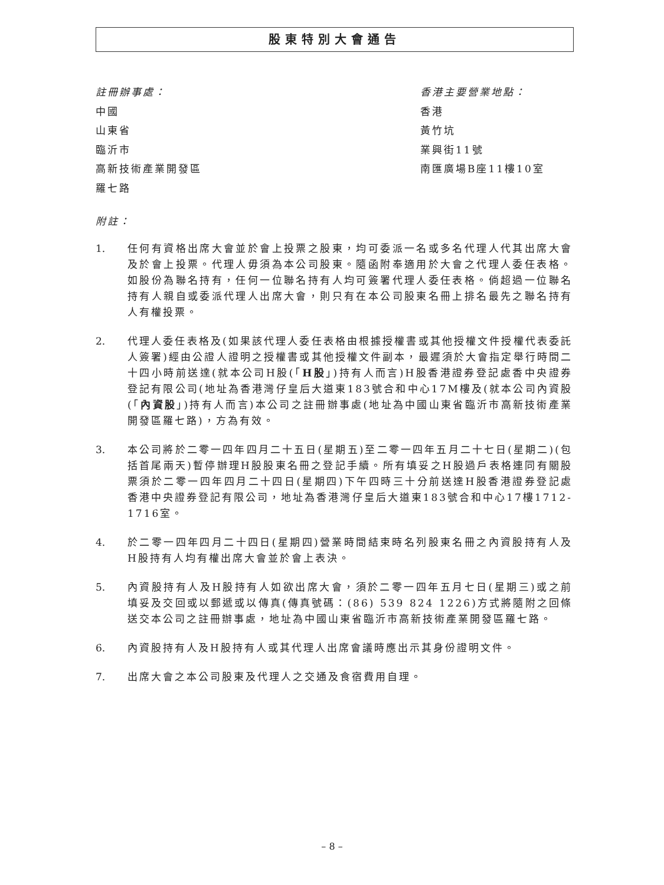股東特別大會通告
註冊辦事處：
中國
山東省
臨沂市
高新技術產業開發區
羅七路
香港主要營業地點：
香港
黃竹坑
業興街11號
南匯廣場B座11樓10室
附註：
1. 任何有資格出席大會並於會上投票之股東，均可委派一名或多名代理人代其出席大會及於會上投票。代理人毋須為本公司股東。隨函附奉適用於大會之代理人委任表格。如股份為聯名持有，任何一位聯名持有人均可簽署代理人委任表格。倘超過一位聯名持有人親自或委派代理人出席大會，則只有在本公司股東名冊上排名最先之聯名持有人有權投票。
2. 代理人委任表格及(如果該代理人委任表格由根據授權書或其他授權文件授權代表委託人簽署)經由公證人證明之授權書或其他授權文件副本，最遲須於大會指定舉行時間二十四小時前送達(就本公司H股(「H股」)持有人而言)H股香港證券登記處香中央證券登記有限公司(地址為香港灣仔皇后大道東183號合和中心17M樓及(就本公司內資股(「內資股」)持有人而言)本公司之註冊辦事處(地址為中國山東省臨沂市高新技術產業開發區羅七路)，方為有效。
3. 本公司將於二零一四年四月二十五日(星期五)至二零一四年五月二十七日(星期二)(包括首尾兩天)暫停辦理H股股東名冊之登記手續。所有填妥之H股過戶表格連同有關股票須於二零一四年四月二十四日(星期四)下午四時三十分前送達H股香港證券登記處香港中央證券登記有限公司，地址為香港灣仔皇后大道東183號合和中心17樓1712-1716室。
4. 於二零一四年四月二十四日(星期四)營業時間結束時名列股東名冊之內資股持有人及H股持有人均有權出席大會並於會上表決。
5. 內資股持有人及H股持有人如欲出席大會，須於二零一四年五月七日(星期三)或之前填妥及交回或以郵遞或以傳真(傳真號碼：(86) 539 824 1226)方式將隨附之回條送交本公司之註冊辦事處，地址為中國山東省臨沂市高新技術產業開發區羅七路。
6. 內資股持有人及H股持有人或其代理人出席會議時應出示其身份證明文件。
7. 出席大會之本公司股東及代理人之交通及食宿費用自理。
– 8 –